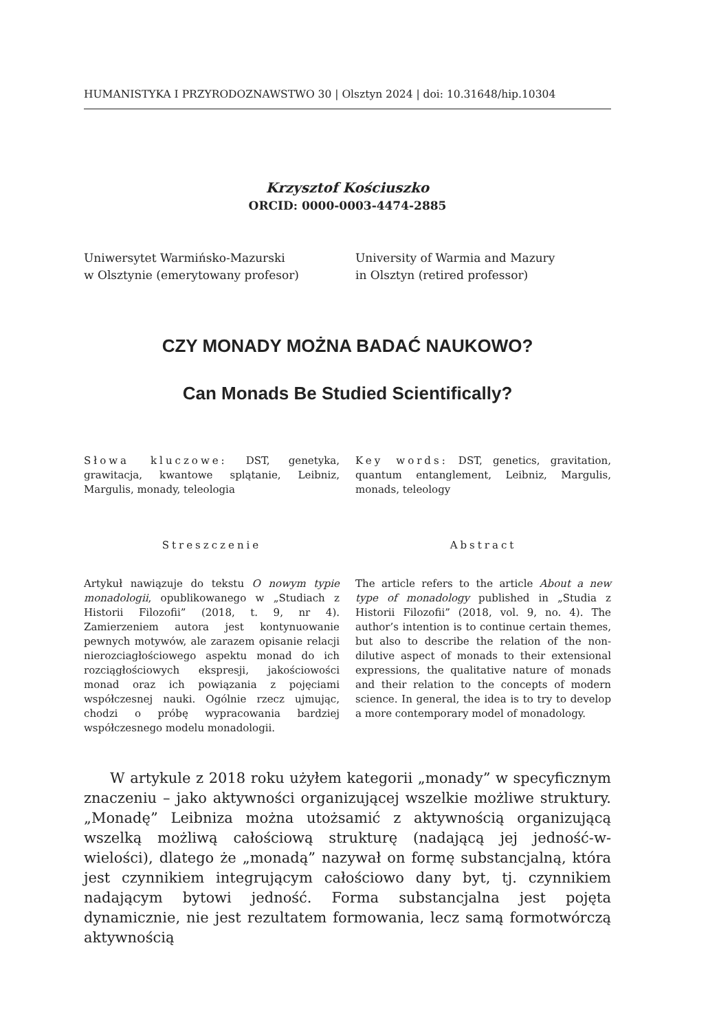HUMANISTYKA I PRZYRODOZNAWSTWO 30 | Olsztyn 2024 | doi: 10.31648/hip.10304
Krzysztof Kościuszko
ORCID: 0000-0003-4474-2885
Uniwersytet Warmińsko-Mazurski
w Olsztynie (emerytowany profesor)
University of Warmia and Mazury
in Olsztyn (retired professor)
CZY MONADY MOŻNA BADAĆ NAUKOWO?
Can Monads Be Studied Scientifically?
Słowa kluczowe: DST, genetyka, grawitacja, kwantowe splątanie, Leibniz, Margulis, monady, teleologia
Key words: DST, genetics, gravitation, quantum entanglement, Leibniz, Margulis, monads, teleology
Streszczenie
Artykuł nawiązuje do tekstu O nowym typie monadologii, opublikowanego w „Studiach z Historii Filozofii” (2018, t. 9, nr 4). Zamierzeniem autora jest kontynuowanie pewnych motywów, ale zarazem opisanie relacji nierozciagłościowego aspektu monad do ich rozciągłościowych ekspresji, jakościowości monad oraz ich powiązania z pojęciami współczesnej nauki. Ogólnie rzecz ujmując, chodzi o próbę wypracowania bardziej współczesnego modelu monadologii.
Abstract
The article refers to the article About a new type of monadology published in „Studia z Historii Filozofii” (2018, vol. 9, no. 4). The author’s intention is to continue certain themes, but also to describe the relation of the non-dilutive aspect of monads to their extensional expressions, the qualitative nature of monads and their relation to the concepts of modern science. In general, the idea is to try to develop a more contemporary model of monadology.
W artykule z 2018 roku użyłem kategorii „monady” w specyficznym znaczeniu – jako aktywności organizującej wszelkie możliwe struktury. „Monadę” Leibniza można utożsamić z aktywnością organizującą wszelką możliwą całościową strukturę (nadającą jej jedność-w-wielości), dlatego że „monadą” nazywał on formę substancjalną, która jest czynnikiem integrującym całościowo dany byt, tj. czynnikiem nadającym bytowi jedność. Forma substancjalna jest pojęta dynamicznie, nie jest rezultatem formowania, lecz samą formotwórczą aktywnością